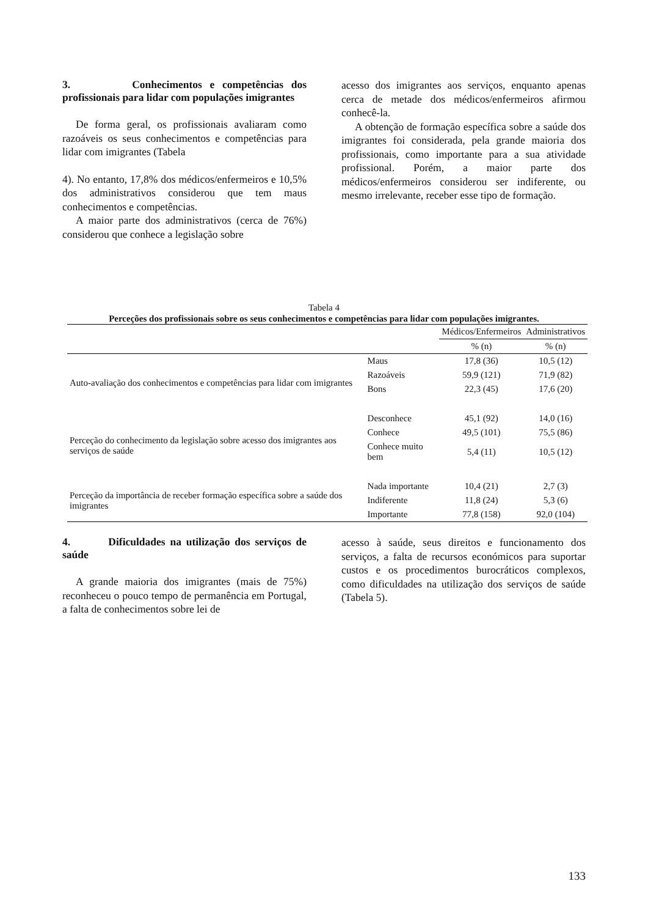3. Conhecimentos e competências dos profissionais para lidar com populações imigrantes
De forma geral, os profissionais avaliaram como razoáveis os seus conhecimentos e competências para lidar com imigrantes (Tabela
4). No entanto, 17,8% dos médicos/enfermeiros e 10,5% dos administrativos considerou que tem maus conhecimentos e competências.
A maior parte dos administrativos (cerca de 76%) considerou que conhece a legislação sobre
acesso dos imigrantes aos serviços, enquanto apenas cerca de metade dos médicos/enfermeiros afirmou conhecê-la.
A obtenção de formação específica sobre a saúde dos imigrantes foi considerada, pela grande maioria dos profissionais, como importante para a sua atividade profissional. Porém, a maior parte dos médicos/enfermeiros considerou ser indiferente, ou mesmo irrelevante, receber esse tipo de formação.
Tabela 4
Perceções dos profissionais sobre os seus conhecimentos e competências para lidar com populações imigrantes.
| | | Médicos/Enfermeiros | Administrativos |
| --- | --- | --- | --- |
| | | % (n) | % (n) |
| Auto-avaliação dos conhecimentos e competências para lidar com imigrantes | Maus | 17,8 (36) | 10,5 (12) |
| | Razoáveis | 59,9 (121) | 71,9 (82) |
| | Bons | 22,3 (45) | 17,6 (20) |
| Perceção do conhecimento da legislação sobre acesso dos imigrantes aos serviços de saúde | Desconhece | 45,1 (92) | 14,0 (16) |
| | Conhece | 49,5 (101) | 75,5 (86) |
| | Conhece muito bem | 5,4 (11) | 10,5 (12) |
| Perceção da importância de receber formação específica sobre a saúde dos imigrantes | Nada importante | 10,4 (21) | 2,7 (3) |
| | Indiferente | 11,8 (24) | 5,3 (6) |
| | Importante | 77,8 (158) | 92,0 (104) |
4. Dificuldades na utilização dos serviços de saúde
A grande maioria dos imigrantes (mais de 75%) reconheceu o pouco tempo de permanência em Portugal, a falta de conhecimentos sobre lei de
acesso à saúde, seus direitos e funcionamento dos serviços, a falta de recursos económicos para suportar custos e os procedimentos burocráticos complexos, como dificuldades na utilização dos serviços de saúde (Tabela 5).
133